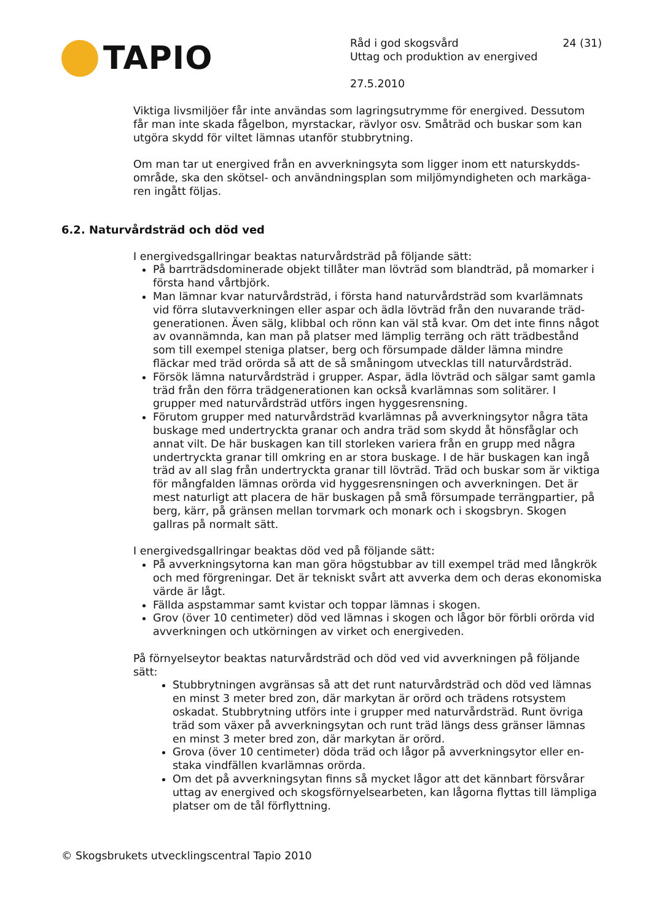TAPIO
Råd i god skogsvård 24 (31)
Uttag och produktion av energived
27.5.2010
Viktiga livsmiljöer får inte användas som lagringsutrymme för energived. Dessutom får man inte skada fågelbon, myrstackar, rävlyor osv. Småträd och buskar som kan utgöra skydd för viltet lämnas utanför stubbrytning.
Om man tar ut energived från en avverkningsyta som ligger inom ett naturskydds­område, ska den skötsel- och användningsplan som miljömyndigheten och markäga­ren ingått följas.
6.2. Naturvårdsträd och död ved
I energivedsgallringar beaktas naturvårdsträd på följande sätt:
På barrträdsdominerade objekt tillåter man lövträd som blandträd, på momarker i första hand vårtbjörk.
Man lämnar kvar naturvårdsträd, i första hand naturvårdsträd som kvarlämnats vid förra slutavverkningen eller aspar och ädla lövträd från den nuvarande träd­generationen. Även sälg, klibbal och rönn kan väl stå kvar. Om det inte finns nå­got av ovannämnda, kan man på platser med lämplig terräng och rätt trädbe­stånd som till exempel steniga platser, berg och försumpade dälder lämna mindre fläckar med träd orörda så att de så småningom utvecklas till naturvårds­träd.
Försök lämna naturvårdsträd i grupper. Aspar, ädla lövträd och sälgar samt gamla träd från den förra trädgenerationen kan också kvarlämnas som solitärer. I grupper med naturvårdsträd utförs ingen hyggesrensning.
Förutom grupper med naturvårdsträd kvarlämnas på avverkningsytor några täta buskage med undertryckta granar och andra träd som skydd åt hönsfåglar och annat vilt. De här buskagen kan till storleken variera från en grupp med några undertryckta granar till omkring en ar stora buskage. I de här buskagen kan ingå träd av all slag från undertryckta granar till lövträd. Träd och buskar som är vik­tiga för mångfalden lämnas orörda vid hyggesrensningen och avverkningen. Det är mest naturligt att placera de här buskagen på små försumpade terrängpartier, på berg, kärr, på gränsen mellan torvmark och monark och i skogsbryn. Skogen gallras på normalt sätt.
I energivedsgallringar beaktas död ved på följande sätt:
På avverkningsytorna kan man göra högstubbar av till exempel träd med lång­krök och med förgreningar. Det är tekniskt svårt att avverka dem och deras eko­nomiska värde är lågt.
Fällda aspstammar samt kvistar och toppar lämnas i skogen.
Grov (över 10 centimeter) död ved lämnas i skogen och lågor bör förbli orörda vid avverkningen och utkörningen av virket och energiveden.
På förnyelseytor beaktas naturvårdsträd och död ved vid avverkningen på följande sätt:
Stubbrytningen avgränsas så att det runt naturvårdsträd och död ved lämnas en minst 3 meter bred zon, där markytan är orörd och trädens rotsystem oskadat. Stubbrytning utförs inte i grupper med naturvårdsträd. Runt övriga träd som växer på avverkningsytan och runt träd längs dess gränser lämnas en minst 3 meter bred zon, där markytan är orörd.
Grova (över 10 centimeter) döda träd och lågor på avverkningsytor eller en­staka vindfällen kvarlämnas orörda.
Om det på avverkningsytan finns så mycket lågor att det kännbart försvårar uttag av energived och skogsförnyelsearbeten, kan lågorna flyttas till lämp­liga platser om de tål förflyttning.
© Skogsbrukets utvecklingscentral Tapio 2010